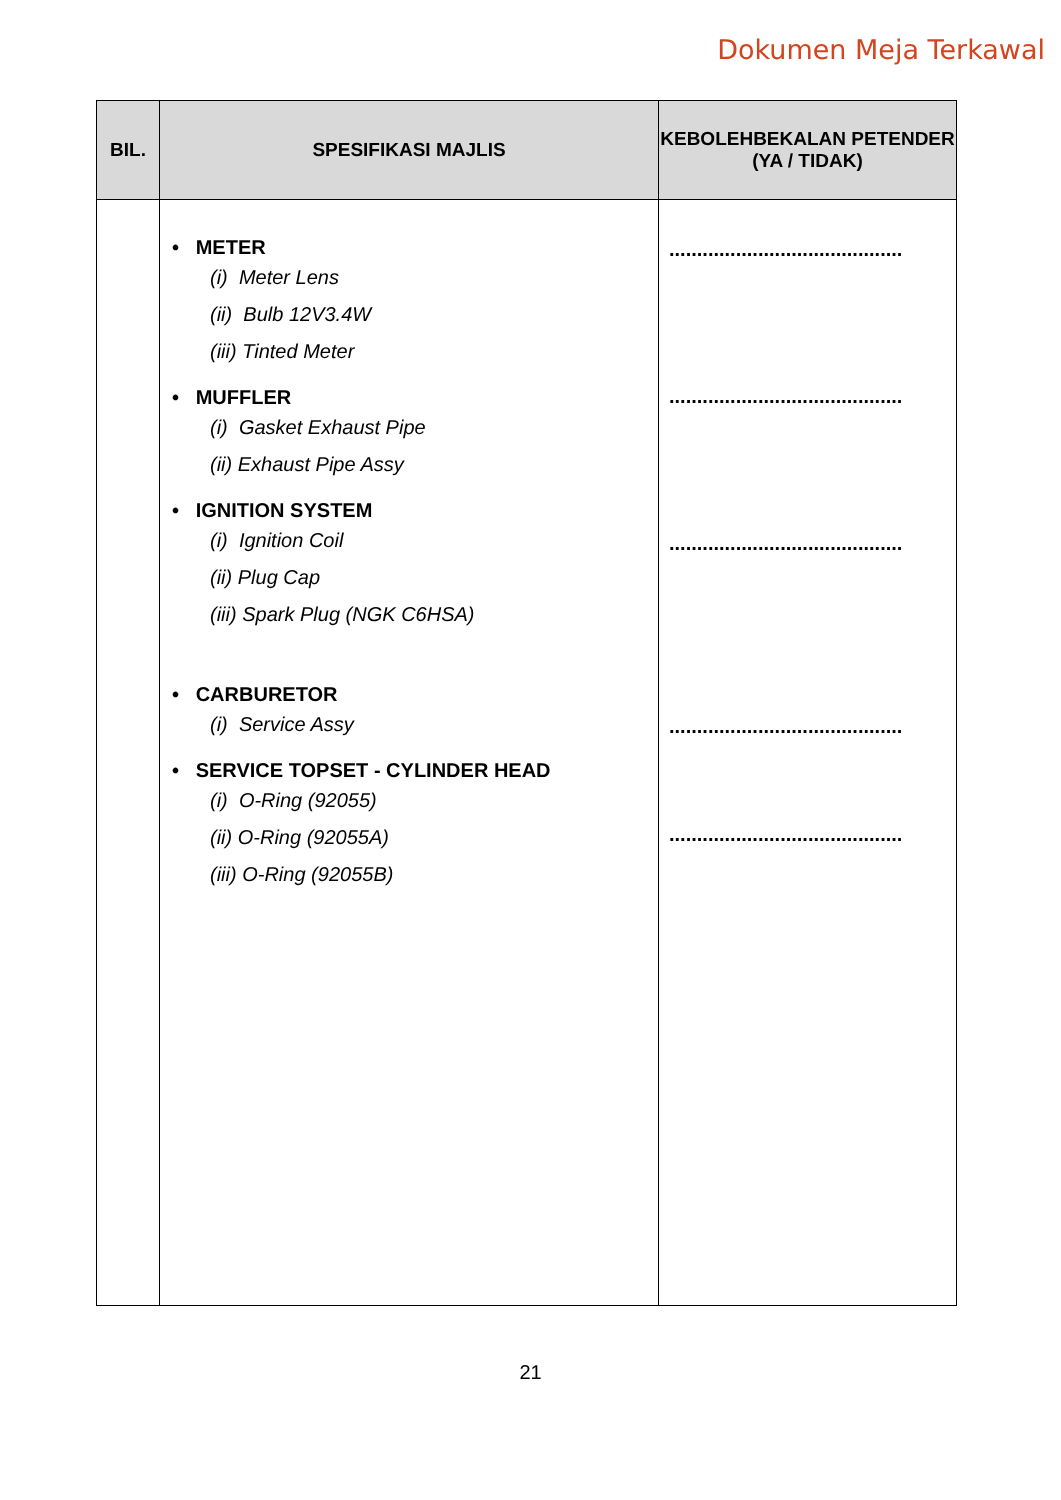Dokumen Meja Terkawal
| BIL. | SPESIFIKASI MAJLIS | KEBOLEHBEKALAN PETENDER (YA / TIDAK) |
| --- | --- | --- |
| | • METER (i) Meter Lens (ii) Bulb 12V3.4W (iii) Tinted Meter • MUFFLER (i) Gasket Exhaust Pipe (ii) Exhaust Pipe Assy • IGNITION SYSTEM (i) Ignition Coil (ii) Plug Cap (iii) Spark Plug (NGK C6HSA) • CARBURETOR (i) Service Assy • SERVICE TOPSET - CYLINDER HEAD (i) O-Ring (92055) (ii) O-Ring (92055A) (iii) O-Ring (92055B) | .......................................... .......................................... .......................................... .......................................... .......................................... |
21